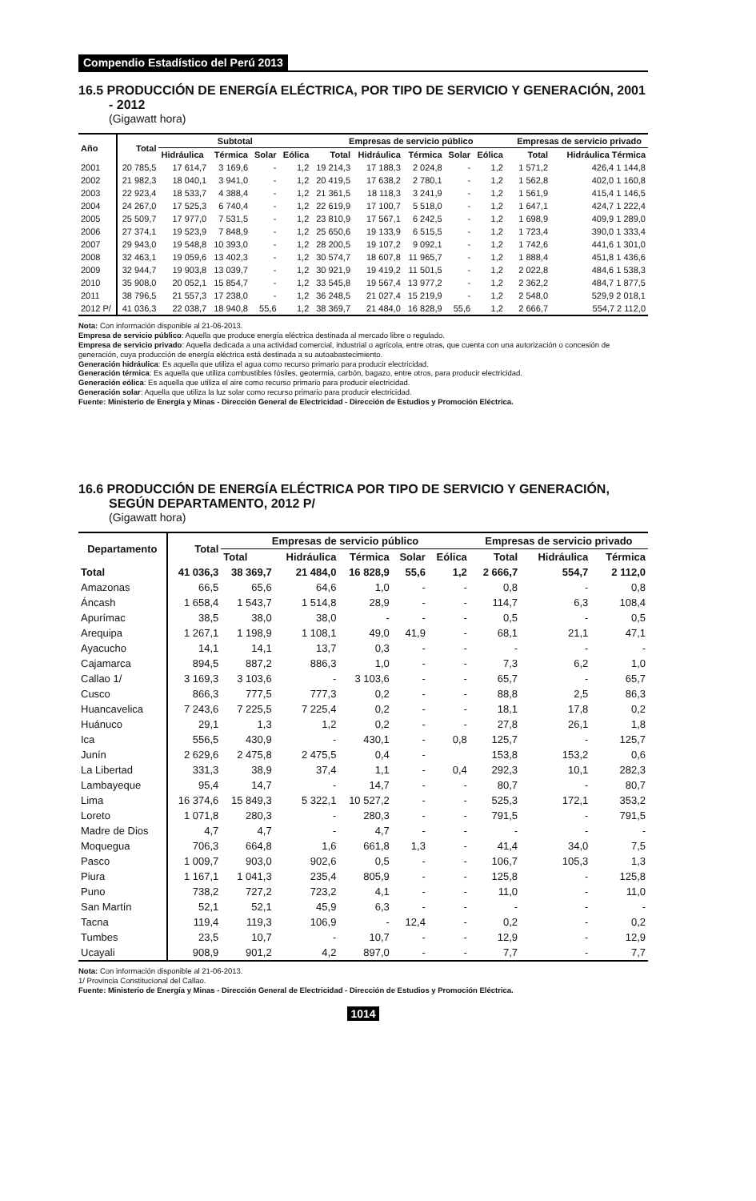Compendio Estadístico del Perú 2013
16.5 PRODUCCIÓN DE ENERGÍA ELÉCTRICA, POR TIPO DE SERVICIO Y GENERACIÓN, 2001 - 2012
(Gigawatt hora)
| Año | Total | Subtotal | | | | Empresas de servicio público | | | | | | Empresas de servicio privado | |
| --- | --- | --- | --- | --- | --- | --- | --- | --- | --- | --- | --- | --- | --- |
| | | Hidráulica | Térmica | Solar | Eólica | Total | Hidráulica | Térmica | Solar | Eólica | | Total | Hidráulica Térmica |
| 2001 | 20 785,5 | 17 614,7 | 3 169,6 | - | 1,2 | 19 214,3 | 17 188,3 | 2 024,8 | - | 1,2 | | 1 571,2 | 426,4 1 144,8 |
| 2002 | 21 982,3 | 18 040,1 | 3 941,0 | - | 1,2 | 20 419,5 | 17 638,2 | 2 780,1 | - | 1,2 | | 1 562,8 | 402,0 1 160,8 |
| 2003 | 22 923,4 | 18 533,7 | 4 388,4 | - | 1,2 | 21 361,5 | 18 118,3 | 3 241,9 | - | 1,2 | | 1 561,9 | 415,4 1 146,5 |
| 2004 | 24 267,0 | 17 525,3 | 6 740,4 | - | 1,2 | 22 619,9 | 17 100,7 | 5 518,0 | - | 1,2 | | 1 647,1 | 424,7 1 222,4 |
| 2005 | 25 509,7 | 17 977,0 | 7 531,5 | - | 1,2 | 23 810,9 | 17 567,1 | 6 242,5 | - | 1,2 | | 1 698,9 | 409,9 1 289,0 |
| 2006 | 27 374,1 | 19 523,9 | 7 848,9 | - | 1,2 | 25 650,6 | 19 133,9 | 6 515,5 | - | 1,2 | | 1 723,4 | 390,0 1 333,4 |
| 2007 | 29 943,0 | 19 548,8 | 10 393,0 | - | 1,2 | 28 200,5 | 19 107,2 | 9 092,1 | - | 1,2 | | 1 742,6 | 441,6 1 301,0 |
| 2008 | 32 463,1 | 19 059,6 | 13 402,3 | - | 1,2 | 30 574,7 | 18 607,8 | 11 965,7 | - | 1,2 | | 1 888,4 | 451,8 1 436,6 |
| 2009 | 32 944,7 | 19 903,8 | 13 039,7 | - | 1,2 | 30 921,9 | 19 419,2 | 11 501,5 | - | 1,2 | | 2 022,8 | 484,6 1 538,3 |
| 2010 | 35 908,0 | 20 052,1 | 15 854,7 | - | 1,2 | 33 545,8 | 19 567,4 | 13 977,2 | - | 1,2 | | 2 362,2 | 484,7 1 877,5 |
| 2011 | 38 796,5 | 21 557,3 | 17 238,0 | - | 1,2 | 36 248,5 | 21 027,4 | 15 219,9 | - | 1,2 | | 2 548,0 | 529,9 2 018,1 |
| 2012 P/ | 41 036,3 | 22 038,7 | 18 940,8 | 55,6 | 1,2 | 38 369,7 | 21 484,0 | 16 828,9 | 55,6 | 1,2 | | 2 666,7 | 554,7 2 112,0 |
Nota: Con información disponible al 21-06-2013.
Empresa de servicio público: Aquella que produce energía eléctrica destinada al mercado libre o regulado.
Empresa de servicio privado: Aquella dedicada a una actividad comercial, industrial o agrícola, entre otras, que cuenta con una autorización o concesión de generación, cuya producción de energía eléctrica está destinada a su autoabastecimiento.
Generación hidráulica: Es aquella que utiliza el agua como recurso primario para producir electricidad.
Generación térmica: Es aquella que utiliza combustibles fósiles, geotermia, carbón, bagazo, entre otros, para producir electricidad.
Generación eólica: Es aquella que utiliza el aire como recurso primario para producir electricidad.
Generación solar: Aquella que utiliza la luz solar como recurso primario para producir electricidad.
Fuente: Ministerio de Energía y Minas - Dirección General de Electricidad - Dirección de Estudios y Promoción Eléctrica.
16.6 PRODUCCIÓN DE ENERGÍA ELÉCTRICA POR TIPO DE SERVICIO Y GENERACIÓN, SEGÚN DEPARTAMENTO, 2012 P/
(Gigawatt hora)
| Departamento | Total | Empresas de servicio público | | | | | Empresas de servicio privado | | |
| --- | --- | --- | --- | --- | --- | --- | --- | --- | --- |
| | | Total | Hidráulica | Térmica | Solar | Eólica | Total | Hidráulica | Térmica |
| Total | 41 036,3 | 38 369,7 | 21 484,0 | 16 828,9 | 55,6 | 1,2 | 2 666,7 | 554,7 | 2 112,0 |
| Amazonas | 66,5 | 65,6 | 64,6 | 1,0 | - | - | 0,8 | - | 0,8 |
| Áncash | 1 658,4 | 1 543,7 | 1 514,8 | 28,9 | - | - | 114,7 | 6,3 | 108,4 |
| Apurímac | 38,5 | 38,0 | 38,0 | - | - | - | 0,5 | - | 0,5 |
| Arequipa | 1 267,1 | 1 198,9 | 1 108,1 | 49,0 | 41,9 | - | 68,1 | 21,1 | 47,1 |
| Ayacucho | 14,1 | 14,1 | 13,7 | 0,3 | - | - | - | - | - |
| Cajamarca | 894,5 | 887,2 | 886,3 | 1,0 | - | - | 7,3 | 6,2 | 1,0 |
| Callao 1/ | 3 169,3 | 3 103,6 | - | 3 103,6 | - | - | 65,7 | - | 65,7 |
| Cusco | 866,3 | 777,5 | 777,3 | 0,2 | - | - | 88,8 | 2,5 | 86,3 |
| Huancavelica | 7 243,6 | 7 225,5 | 7 225,4 | 0,2 | - | - | 18,1 | 17,8 | 0,2 |
| Huánuco | 29,1 | 1,3 | 1,2 | 0,2 | - | - | 27,8 | 26,1 | 1,8 |
| Ica | 556,5 | 430,9 | - | 430,1 | - | 0,8 | 125,7 | - | 125,7 |
| Junín | 2 629,6 | 2 475,8 | 2 475,5 | 0,4 | - | | 153,8 | 153,2 | 0,6 |
| La Libertad | 331,3 | 38,9 | 37,4 | 1,1 | - | 0,4 | 292,3 | 10,1 | 282,3 |
| Lambayeque | 95,4 | 14,7 | - | 14,7 | - | - | 80,7 | - | 80,7 |
| Lima | 16 374,6 | 15 849,3 | 5 322,1 | 10 527,2 | - | - | 525,3 | 172,1 | 353,2 |
| Loreto | 1 071,8 | 280,3 | - | 280,3 | - | - | 791,5 | - | 791,5 |
| Madre de Dios | 4,7 | 4,7 | - | 4,7 | - | - | - | - | - |
| Moquegua | 706,3 | 664,8 | 1,6 | 661,8 | 1,3 | - | 41,4 | 34,0 | 7,5 |
| Pasco | 1 009,7 | 903,0 | 902,6 | 0,5 | - | - | 106,7 | 105,3 | 1,3 |
| Piura | 1 167,1 | 1 041,3 | 235,4 | 805,9 | - | - | 125,8 | - | 125,8 |
| Puno | 738,2 | 727,2 | 723,2 | 4,1 | - | - | 11,0 | - | 11,0 |
| San Martín | 52,1 | 52,1 | 45,9 | 6,3 | - | - | - | - | - |
| Tacna | 119,4 | 119,3 | 106,9 | - | 12,4 | - | 0,2 | - | 0,2 |
| Tumbes | 23,5 | 10,7 | - | 10,7 | - | - | 12,9 | - | 12,9 |
| Ucayali | 908,9 | 901,2 | 4,2 | 897,0 | - | - | 7,7 | - | 7,7 |
Nota: Con información disponible al 21-06-2013.
1/ Provincia Constitucional del Callao.
Fuente: Ministerio de Energía y Minas - Dirección General de Electricidad - Dirección de Estudios y Promoción Eléctrica.
1014